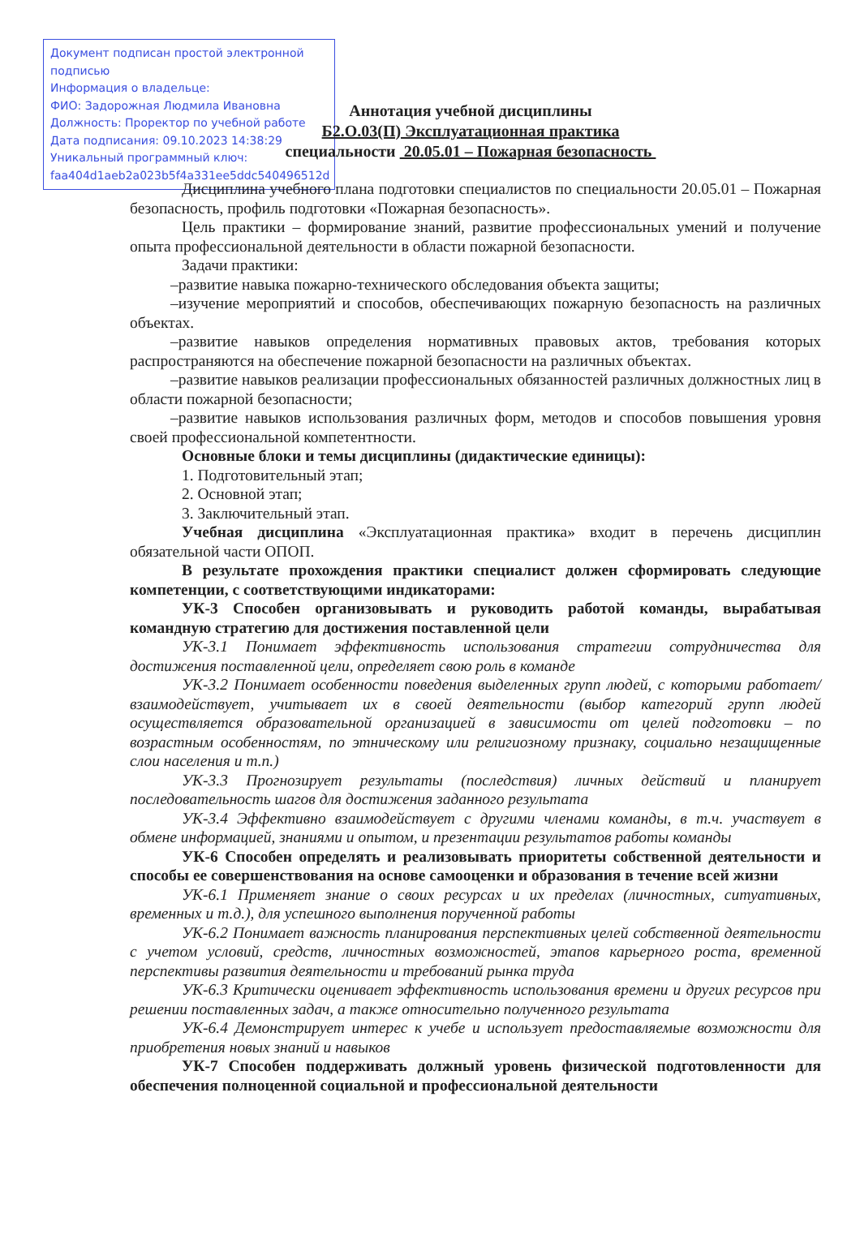Документ подписан простой электронной подписью
Информация о владельце:
ФИО: Задорожная Людмила Ивановна
Должность: Проректор по учебной работе
Дата подписания: 09.10.2023 14:38:29
Уникальный программный ключ:
faa404d1aeb2a023b5f4a331ee5ddc540496512d
Аннотация учебной дисциплины
Б2.О.03(П) Эксплуатационная практика
специальности 20.05.01 – Пожарная безопасность
Дисциплина учебного плана подготовки специалистов по специальности 20.05.01 – Пожарная безопасность, профиль подготовки «Пожарная безопасность».
Цель практики – формирование знаний, развитие профессиональных умений и получение опыта профессиональной деятельности в области пожарной безопасности.
Задачи практики:
–развитие навыка пожарно-технического обследования объекта защиты;
–изучение мероприятий и способов, обеспечивающих пожарную безопасность на различных объектах.
–развитие навыков определения нормативных правовых актов, требования которых распространяются на обеспечение пожарной безопасности на различных объектах.
–развитие навыков реализации профессиональных обязанностей различных должностных лиц в области пожарной безопасности;
–развитие навыков использования различных форм, методов и способов повышения уровня своей профессиональной компетентности.
Основные блоки и темы дисциплины (дидактические единицы):
1. Подготовительный этап;
2. Основной этап;
3. Заключительный этап.
Учебная дисциплина «Эксплуатационная практика» входит в перечень дисциплин обязательной части ОПОП.
В результате прохождения практики специалист должен сформировать следующие компетенции, с соответствующими индикаторами:
УК-3 Способен организовывать и руководить работой команды, вырабатывая командную стратегию для достижения поставленной цели
УК-3.1 Понимает эффективность использования стратегии сотрудничества для достижения поставленной цели, определяет свою роль в команде
УК-3.2 Понимает особенности поведения выделенных групп людей, с которыми работает/взаимодействует, учитывает их в своей деятельности (выбор категорий групп людей осуществляется образовательной организацией в зависимости от целей подготовки – по возрастным особенностям, по этническому или религиозному признаку, социально незащищенные слои населения и т.п.)
УК-3.3 Прогнозирует результаты (последствия) личных действий и планирует последовательность шагов для достижения заданного результата
УК-3.4 Эффективно взаимодействует с другими членами команды, в т.ч. участвует в обмене информацией, знаниями и опытом, и презентации результатов работы команды
УК-6 Способен определять и реализовывать приоритеты собственной деятельности и способы ее совершенствования на основе самооценки и образования в течение всей жизни
УК-6.1 Применяет знание о своих ресурсах и их пределах (личностных, ситуативных, временных и т.д.), для успешного выполнения порученной работы
УК-6.2 Понимает важность планирования перспективных целей собственной деятельности с учетом условий, средств, личностных возможностей, этапов карьерного роста, временной перспективы развития деятельности и требований рынка труда
УК-6.3 Критически оценивает эффективность использования времени и других ресурсов при решении поставленных задач, а также относительно полученного результата
УК-6.4 Демонстрирует интерес к учебе и использует предоставляемые возможности для приобретения новых знаний и навыков
УК-7 Способен поддерживать должный уровень физической подготовленности для обеспечения полноценной социальной и профессиональной деятельности